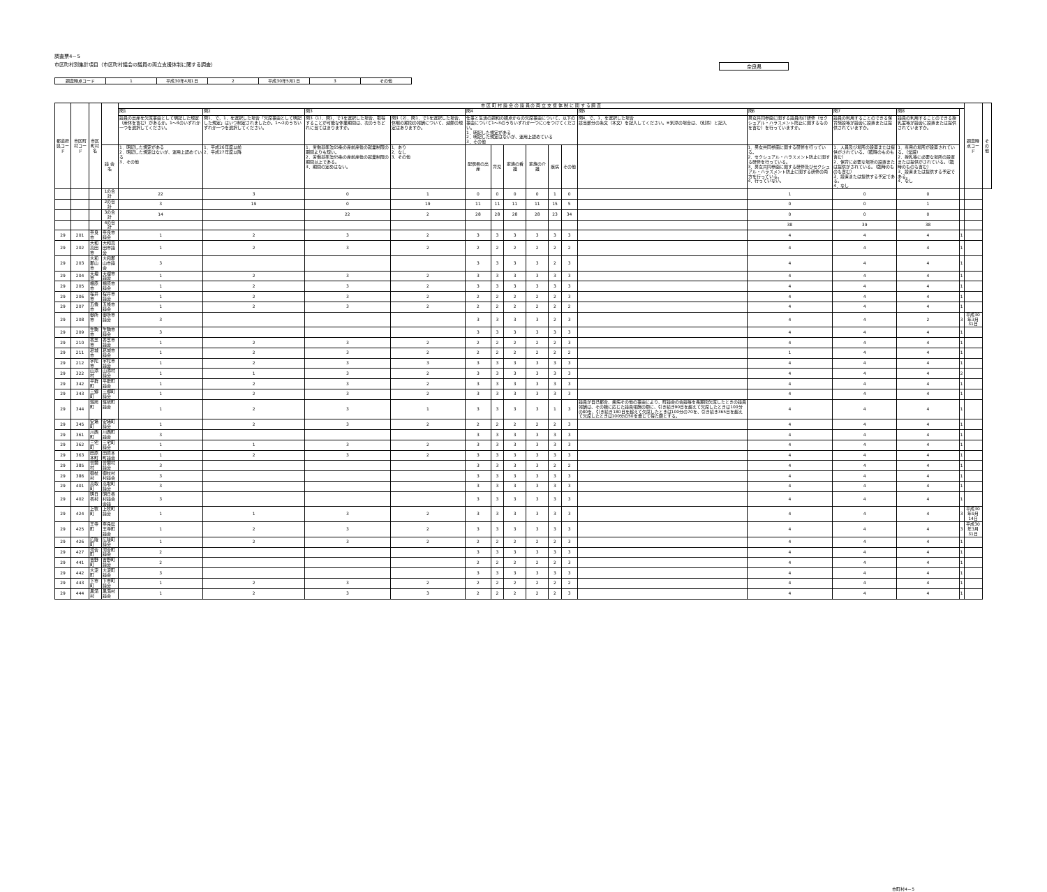調査票4－5
市区町村別集計項目（市区町村議会の議員の両立支援体制に関する調査）
奈良県
| 調査時点コード | 1 | 平成30年4月1日 | 2 | 平成30年5月1日 | 3 | その他 |
| 都道府県コード | 市区町村コード | 市区町村名 | | 市 区 町 村 議 会 の 議 員 の 両 立 支 援 体 制 に 関 す る 調 査 | | | | | | | | | | | | | | | 調査時点コード | その他 |
| --- | --- | --- | --- | --- | --- | --- | --- | --- | --- | --- | --- | --- | --- | --- | --- | --- | --- | --- | --- | --- |
| | | | | 問1 | 問2 | 問3 | | 問4 | | | | | | 問5 | 問6 | 問7 | 問8 | | | |
| | | | | 議員の出産を欠席事由として明記した規定（産休を含む）があるか。1～3のいずれか一つを選択してください。 | 問1．で、1．を選択した場合「欠席事由として明記した規定」はいつ制定されましたか。1～2のうちいずれか一つを選択してください。 | 問3（1）．問1．で1を選択した場合、取得することが可能な休業期間は、次のうちどれに当てはまりますか。 | 問3（2）．問1．で1を選択した場合、休暇の期間の報酬について、減額の規定はありますか。 | 仕事と生活の調和の観点からの欠席事由について、以下の事由について1～3のうちいずれか一つに○をつけてください。 1．明記した規定がある 2．明記した規定はないが、運用上認めている 3．その他 | | | | | | 問4．で、1．を選択した場合 該当部分の条文（本文）を記入してください。※別添の場合は、（別添）と記入 | 男女共同参画に関する議員向け研修（セクシュアル・ハラスメント防止に関するものを含む）を行っていますか。 | 議員の利用することのできる保育施設等が議会に設置または提供されていますか。 | 議員の利用することのできる授乳室等が議会に設置または提供されていますか。 | | | |
| | | | 議 会 名 | 1．明記した規定がある 2．明記した規定はないが、運用上認めている 3．その他 | 1．平成26年度以前 2．平成27年度以降 | 1．労働基準法65条の産前産後の就業制限の期間よりも短い。 2．労働基準法65条の産前産後の就業制限の期間以上である。 3．期間の定めはない。 | 1．あり 2．なし 3．その他 | 配偶者の出産 | 育児 | 家族の看護 | 家族の介護 | 疾病 | その他 | | 1．男女共同参画に関する研修を行っている。 2．セクシュアル・ハラスメント防止に関する研修を行っている。 3．男女共同参画に関する研修及びセクシュアル・ハラスメント防止に関する研修の両方を行っている。 4．行っていない。 | 1．人員及び場所の設置または提供がされている。（臨時のものも含む） 2．保育に必要な場所の設置または提供がされている。（臨時のものも含む） 3．設置または提供する予定である。 4．なし | 1．専用の場所が設置されている。（常設） 2．授乳等に必要な場所の設置または提供がされている。（臨時のものも含む） 3．設置または提供する予定である。 4．なし | | | |
| | | | 1の合計 | 22 | 3 | 0 | 1 | 0 | 0 | 0 | 0 | 1 | 0 | | 1 | 0 | 0 | | | |
| | | | 2の合計 | 3 | 19 | 0 | 19 | 11 | 11 | 11 | 11 | 15 | 5 | | 0 | 0 | 1 | | | |
| | | | 3の合計 | 14 | | 22 | 2 | 28 | 28 | 28 | 28 | 23 | 34 | | 0 | 0 | 0 | | | |
| | | | 4の合計 | | | | | | | | | | | | 38 | 39 | 38 | | | |
| 29 | 201 | 奈良市 | 奈良市議会 | 1 | 2 | 3 | 2 | 3 | 3 | 3 | 3 | 3 | 3 | | 4 | 4 | 4 | 1 | | |
| 29 | 202 | 大和高田市 | 大和高田市議会 | 1 | 2 | 3 | 2 | 2 | 2 | 2 | 2 | 2 | 2 | | 4 | 4 | 4 | 1 | | |
| 29 | 203 | 大和郡山市 | 大和郡山市議会 | 3 | | | | 3 | 3 | 3 | 3 | 2 | 3 | | 4 | 4 | 4 | 1 | | |
| 29 | 204 | 天理市 | 天理市議会 | 1 | 2 | 3 | 2 | 3 | 3 | 3 | 3 | 3 | 3 | | 4 | 4 | 4 | 1 | | |
| 29 | 205 | 橿原市 | 橿原市議会 | 1 | 2 | 3 | 2 | 3 | 3 | 3 | 3 | 3 | 3 | | 4 | 4 | 4 | 1 | | |
| 29 | 206 | 桜井市 | 桜井市議会 | 1 | 2 | 3 | 2 | 2 | 2 | 2 | 2 | 2 | 3 | | 4 | 4 | 4 | 1 | | |
| 29 | 207 | 五條市 | 五條市議会 | 1 | 2 | 3 | 2 | 2 | 2 | 2 | 2 | 2 | 2 | | 4 | 4 | 4 | 1 | | |
| 29 | 208 | 御所市 | 御所市議会 | 3 | | | | 3 | 3 | 3 | 3 | 2 | 3 | | 4 | 4 | 2 | 3 | 平成30年3月31日 | |
| 29 | 209 | 生駒市 | 生駒市議会 | 3 | | | | 3 | 3 | 3 | 3 | 3 | 3 | | 4 | 4 | 4 | 1 | | |
| 29 | 210 | 香芝市 | 香芝市議会 | 1 | 2 | 3 | 2 | 2 | 2 | 2 | 2 | 2 | 3 | | 4 | 4 | 4 | 1 | | |
| 29 | 211 | 葛城市 | 葛城市議会 | 1 | 2 | 3 | 2 | 2 | 2 | 2 | 2 | 2 | 2 | | 1 | 4 | 4 | 1 | | |
| 29 | 212 | 宇陀市 | 宇陀市議会 | 1 | 2 | 3 | 3 | 3 | 3 | 3 | 3 | 3 | 3 | | 4 | 4 | 4 | 1 | | |
| 29 | 322 | 山添村 | 山添村議会 | 1 | 1 | 3 | 2 | 3 | 3 | 3 | 3 | 3 | 3 | | 4 | 4 | 4 | 2 | | |
| 29 | 342 | 平群町 | 平群町議会 | 1 | 2 | 3 | 2 | 3 | 3 | 3 | 3 | 3 | 3 | | 4 | 4 | 4 | 1 | | |
| 29 | 343 | 三郷町 | 三郷町議会 | 1 | 2 | 3 | 2 | 3 | 3 | 3 | 3 | 3 | 3 | | 4 | 4 | 4 | 1 | | |
| 29 | 344 | 斑鳩町 | 斑鳩町議会 | 1 | 2 | 3 | 1 | 3 | 3 | 3 | 3 | 1 | 3 | 議員が自己都合、疾病その他の事由により、町議会の会議等を長期間欠席したときの議員報酬は、その職に応じた議員報酬の額に、引き続き90日を超えて欠席したときは100分の80を、引き続き180日を超えて欠席したときは100分の70を、引き続き365日を超えて欠席したときは100分の50を乗じて得た額とする。 | 4 | 4 | 4 | 1 | | |
| 29 | 345 | 安堵町 | 安堵町議会 | 1 | 2 | 3 | 2 | 2 | 2 | 2 | 2 | 2 | 3 | | 4 | 4 | 4 | 1 | | |
| 29 | 361 | 川西町 | 川西町議会 | 3 | | | | 3 | 3 | 3 | 3 | 3 | 3 | | 4 | 4 | 4 | 1 | | |
| 29 | 362 | 三宅町 | 三宅町議会 | 1 | 1 | 3 | 2 | 3 | 3 | 3 | 3 | 3 | 3 | | 4 | 4 | 4 | 1 | | |
| 29 | 363 | 田原本町 | 田原本町議会 | 1 | 2 | 3 | 2 | 3 | 3 | 3 | 3 | 3 | 3 | | 4 | 4 | 4 | 1 | | |
| 29 | 385 | 曽爾村 | 曽爾村議会 | 3 | | | | 3 | 3 | 3 | 3 | 2 | 2 | | 4 | 4 | 4 | 1 | | |
| 29 | 386 | 御杖村 | 御杖村村議会 | 3 | | | | 3 | 3 | 3 | 3 | 3 | 3 | | 4 | 4 | 4 | 1 | | |
| 29 | 401 | 高取町 | 高取町議会 | 3 | | | | 3 | 3 | 3 | 3 | 3 | 3 | | 4 | 4 | 4 | 1 | | |
| 29 | 402 | 明日香村 | 明日香村議会会議 | 3 | | | | 3 | 3 | 3 | 3 | 3 | 3 | | 4 | 4 | 4 | 1 | | |
| 29 | 424 | 上牧町 | 上牧町議会 | 1 | 1 | 3 | 2 | 3 | 3 | 3 | 3 | 3 | 3 | | 4 | 4 | 4 | 3 | 平成30年9月14日 | |
| 29 | 425 | 王寺町 | 奈良県王寺町議会 | 1 | 2 | 3 | 2 | 3 | 3 | 3 | 3 | 3 | 3 | | 4 | 4 | 4 | 3 | 平成30年3月31日 | |
| 29 | 426 | 広陵町 | 広陵町議会 | 1 | 2 | 3 | 2 | 2 | 2 | 2 | 2 | 2 | 3 | | 4 | 4 | 4 | 1 | | |
| 29 | 427 | 河合町 | 河合町議会 | 2 | | | | 3 | 3 | 3 | 3 | 3 | 3 | | 4 | 4 | 4 | 1 | | |
| 29 | 441 | 吉野町 | 吉野町議会 | 2 | | | | 2 | 2 | 2 | 2 | 2 | 3 | | 4 | 4 | 4 | 1 | | |
| 29 | 442 | 大淀町 | 大淀町議会 | 3 | | | | 3 | 3 | 3 | 3 | 3 | 3 | | 4 | 4 | 4 | 1 | | |
| 29 | 443 | 下市町 | 下市町議会 | 1 | 2 | 3 | 2 | 2 | 2 | 2 | 2 | 2 | 2 | | 4 | 4 | 4 | 1 | | |
| 29 | 444 | 黒滝村 | 黒滝村議会 | 1 | 2 | 3 | 3 | 2 | 2 | 2 | 2 | 2 | 3 | | 4 | 4 | 4 | 1 | | |
市町村4－5